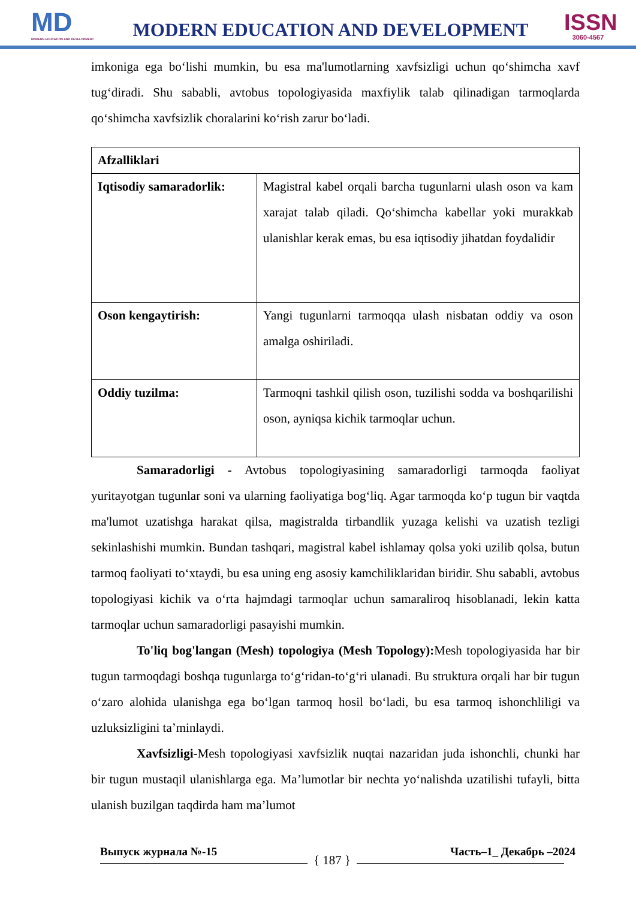MD
MODERN EDUCATION AND DEVELOPMENT
MODERN EDUCATION AND DEVELOPMENT
ISSN
3060-4567
imkoniga ega bo‘lishi mumkin, bu esa ma'lumotlarning xavfsizligi uchun qo‘shimcha xavf tug‘diradi. Shu sababli, avtobus topologiyasida maxfiylik talab qilinadigan tarmoqlarda qo‘shimcha xavfsizlik choralarini ko‘rish zarur bo‘ladi.
| Afzalliklari | |
| Iqtisodiy samaradorlik: | Magistral kabel orqali barcha tugunlarni ulash oson va kam xarajat talab qiladi. Qo‘shimcha kabellar yoki murakkab ulanishlar kerak emas, bu esa iqtisodiy jihatdan foydalidir |
| Oson kengaytirish: | Yangi tugunlarni tarmoqqa ulash nisbatan oddiy va oson amalga oshiriladi. |
| Oddiy tuzilma: | Tarmoqni tashkil qilish oson, tuzilishi sodda va boshqarilishi oson, ayniqsa kichik tarmoqlar uchun. |
Samaradorligi - Avtobus topologiyasining samaradorligi tarmoqda faoliyat yuritayotgan tugunlar soni va ularning faoliyatiga bog‘liq. Agar tarmoqda ko‘p tugun bir vaqtda ma'lumot uzatishga harakat qilsa, magistralda tirbandlik yuzaga kelishi va uzatish tezligi sekinlashishi mumkin. Bundan tashqari, magistral kabel ishlamay qolsa yoki uzilib qolsa, butun tarmoq faoliyati to‘xtaydi, bu esa uning eng asosiy kamchiliklaridan biridir. Shu sababli, avtobus topologiyasi kichik va o‘rta hajmdagi tarmoqlar uchun samaraliroq hisoblanadi, lekin katta tarmoqlar uchun samaradorligi pasayishi mumkin.
To'liq bog'langan (Mesh) topologiya (Mesh Topology): Mesh topologiyasida har bir tugun tarmoqdagi boshqa tugunlarga to‘g‘ridan-to‘g‘ri ulanadi. Bu struktura orqali har bir tugun o‘zaro alohida ulanishga ega bo‘lgan tarmoq hosil bo‘ladi, bu esa tarmoq ishonchliligi va uzluksizligini ta’minlaydi.
Xavfsizligi-Mesh topologiyasi xavfsizlik nuqtai nazaridan juda ishonchli, chunki har bir tugun mustaqil ulanishlarga ega. Ma’lumotlar bir nechta yo‘nalishda uzatilishi tufayli, bitta ulanish buzilgan taqdirda ham ma’lumot
Выпуск журнала №-15 Часть–1_ Декабрь –2024
{ 187 }